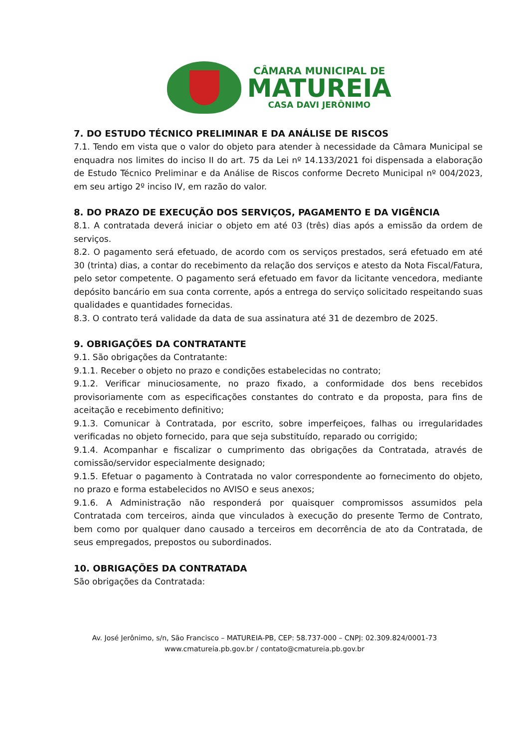CÂMARA MUNICIPAL DE
MATUREIA
CASA DAVI JERÔNIMO
7. DO ESTUDO TÉCNICO PRELIMINAR E DA ANÁLISE DE RISCOS
7.1. Tendo em vista que o valor do objeto para atender à necessidade da Câmara Municipal se enquadra nos limites do inciso II do art. 75 da Lei nº 14.133/2021 foi dispensada a elaboração de Estudo Técnico Preliminar e da Análise de Riscos conforme Decreto Municipal nº 004/2023, em seu artigo 2º inciso IV, em razão do valor.
8. DO PRAZO DE EXECUÇÃO DOS SERVIÇOS, PAGAMENTO E DA VIGÊNCIA
8.1. A contratada deverá iniciar o objeto em até 03 (três) dias após a emissão da ordem de serviços.
8.2. O pagamento será efetuado, de acordo com os serviços prestados, será efetuado em até 30 (trinta) dias, a contar do recebimento da relação dos serviços e atesto da Nota Fiscal/Fatura, pelo setor competente. O pagamento será efetuado em favor da licitante vencedora, mediante depósito bancário em sua conta corrente, após a entrega do serviço solicitado respeitando suas qualidades e quantidades fornecidas.
8.3. O contrato terá validade da data de sua assinatura até 31 de dezembro de 2025.
9. OBRIGAÇÕES DA CONTRATANTE
9.1. São obrigações da Contratante:
9.1.1. Receber o objeto no prazo e condições estabelecidas no contrato;
9.1.2. Verificar minuciosamente, no prazo fixado, a conformidade dos bens recebidos provisoriamente com as especificações constantes do contrato e da proposta, para fins de aceitação e recebimento definitivo;
9.1.3. Comunicar à Contratada, por escrito, sobre imperfeiçoes, falhas ou irregularidades verificadas no objeto fornecido, para que seja substituído, reparado ou corrigido;
9.1.4. Acompanhar e fiscalizar o cumprimento das obrigações da Contratada, através de comissão/servidor especialmente designado;
9.1.5. Efetuar o pagamento à Contratada no valor correspondente ao fornecimento do objeto, no prazo e forma estabelecidos no AVISO e seus anexos;
9.1.6. A Administração não responderá por quaisquer compromissos assumidos pela Contratada com terceiros, ainda que vinculados à execução do presente Termo de Contrato, bem como por qualquer dano causado a terceiros em decorrência de ato da Contratada, de seus empregados, prepostos ou subordinados.
10. OBRIGAÇÕES DA CONTRATADA
São obrigações da Contratada:
Av. José Jerônimo, s/n, São Francisco – MATUREIA-PB, CEP: 58.737-000 – CNPJ: 02.309.824/0001-73
www.cmatureia.pb.gov.br / contato@cmatureia.pb.gov.br